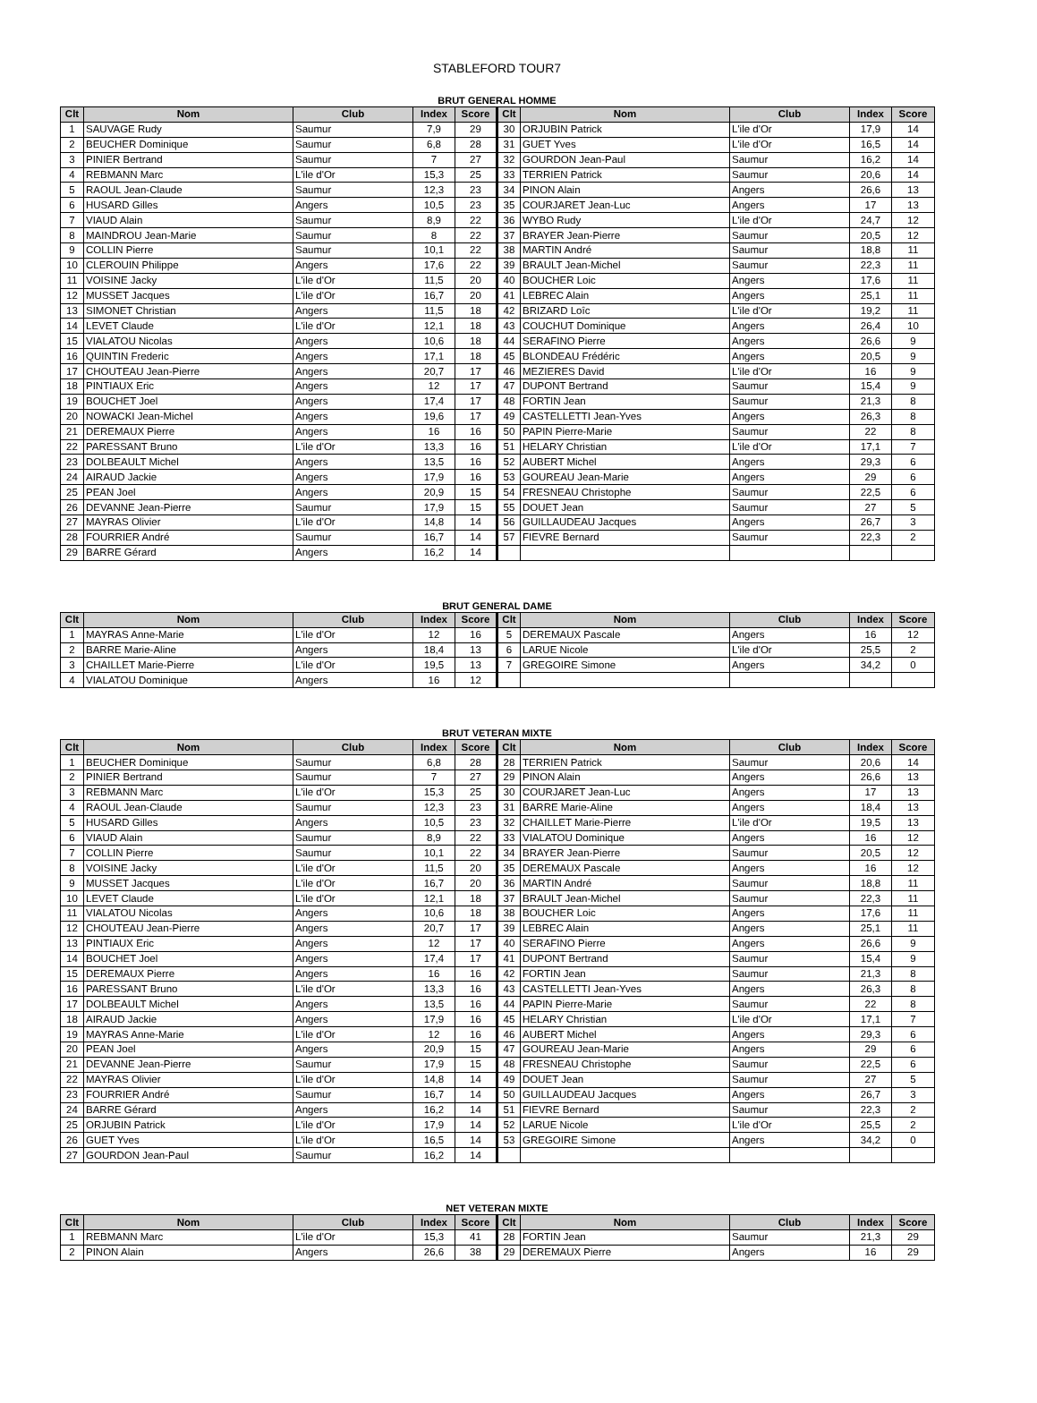STABLEFORD TOUR7
BRUT GENERAL HOMME
| Clt | Nom | Club | Index | Score | Clt | Nom | Club | Index | Score |
| --- | --- | --- | --- | --- | --- | --- | --- | --- | --- |
| 1 | SAUVAGE Rudy | Saumur | 7,9 | 29 | 30 | ORJUBIN Patrick | L'ile d'Or | 17,9 | 14 |
| 2 | BEUCHER Dominique | Saumur | 6,8 | 28 | 31 | GUET Yves | L'ile d'Or | 16,5 | 14 |
| 3 | PINIER Bertrand | Saumur | 7 | 27 | 32 | GOURDON Jean-Paul | Saumur | 16,2 | 14 |
| 4 | REBMANN Marc | L'ile d'Or | 15,3 | 25 | 33 | TERRIEN Patrick | Saumur | 20,6 | 14 |
| 5 | RAOUL Jean-Claude | Saumur | 12,3 | 23 | 34 | PINON Alain | Angers | 26,6 | 13 |
| 6 | HUSARD Gilles | Angers | 10,5 | 23 | 35 | COURJARET Jean-Luc | Angers | 17 | 13 |
| 7 | VIAUD Alain | Saumur | 8,9 | 22 | 36 | WYBO Rudy | L'ile d'Or | 24,7 | 12 |
| 8 | MAINDROU Jean-Marie | Saumur | 8 | 22 | 37 | BRAYER Jean-Pierre | Saumur | 20,5 | 12 |
| 9 | COLLIN Pierre | Saumur | 10,1 | 22 | 38 | MARTIN André | Saumur | 18,8 | 11 |
| 10 | CLEROUIN Philippe | Angers | 17,6 | 22 | 39 | BRAULT Jean-Michel | Saumur | 22,3 | 11 |
| 11 | VOISINE Jacky | L'ile d'Or | 11,5 | 20 | 40 | BOUCHER Loic | Angers | 17,6 | 11 |
| 12 | MUSSET Jacques | L'ile d'Or | 16,7 | 20 | 41 | LEBREC Alain | Angers | 25,1 | 11 |
| 13 | SIMONET Christian | Angers | 11,5 | 18 | 42 | BRIZARD Loîc | L'ile d'Or | 19,2 | 11 |
| 14 | LEVET Claude | L'ile d'Or | 12,1 | 18 | 43 | COUCHUT Dominique | Angers | 26,4 | 10 |
| 15 | VIALATOU Nicolas | Angers | 10,6 | 18 | 44 | SERAFINO Pierre | Angers | 26,6 | 9 |
| 16 | QUINTIN Frederic | Angers | 17,1 | 18 | 45 | BLONDEAU Frédéric | Angers | 20,5 | 9 |
| 17 | CHOUTEAU Jean-Pierre | Angers | 20,7 | 17 | 46 | MEZIERES David | L'ile d'Or | 16 | 9 |
| 18 | PINTIAUX Eric | Angers | 12 | 17 | 47 | DUPONT Bertrand | Saumur | 15,4 | 9 |
| 19 | BOUCHET Joel | Angers | 17,4 | 17 | 48 | FORTIN Jean | Saumur | 21,3 | 8 |
| 20 | NOWACKI Jean-Michel | Angers | 19,6 | 17 | 49 | CASTELLETTI Jean-Yves | Angers | 26,3 | 8 |
| 21 | DEREMAUX Pierre | Angers | 16 | 16 | 50 | PAPIN Pierre-Marie | Saumur | 22 | 8 |
| 22 | PARESSANT Bruno | L'ile d'Or | 13,3 | 16 | 51 | HELARY Christian | L'ile d'Or | 17,1 | 7 |
| 23 | DOLBEAULT Michel | Angers | 13,5 | 16 | 52 | AUBERT Michel | Angers | 29,3 | 6 |
| 24 | AIRAUD Jackie | Angers | 17,9 | 16 | 53 | GOUREAU Jean-Marie | Angers | 29 | 6 |
| 25 | PEAN Joel | Angers | 20,9 | 15 | 54 | FRESNEAU Christophe | Saumur | 22,5 | 6 |
| 26 | DEVANNE Jean-Pierre | Saumur | 17,9 | 15 | 55 | DOUET Jean | Saumur | 27 | 5 |
| 27 | MAYRAS Olivier | L'ile d'Or | 14,8 | 14 | 56 | GUILLAUDEAU Jacques | Angers | 26,7 | 3 |
| 28 | FOURRIER André | Saumur | 16,7 | 14 | 57 | FIEVRE Bernard | Saumur | 22,3 | 2 |
| 29 | BARRE Gérard | Angers | 16,2 | 14 | | | | | |
BRUT GENERAL DAME
| Clt | Nom | Club | Index | Score | Clt | Nom | Club | Index | Score |
| --- | --- | --- | --- | --- | --- | --- | --- | --- | --- |
| 1 | MAYRAS Anne-Marie | L'ile d'Or | 12 | 16 | 5 | DEREMAUX Pascale | Angers | 16 | 12 |
| 2 | BARRE Marie-Aline | Angers | 18,4 | 13 | 6 | LARUE Nicole | L'ile d'Or | 25,5 | 2 |
| 3 | CHAILLET Marie-Pierre | L'ile d'Or | 19,5 | 13 | 7 | GREGOIRE Simone | Angers | 34,2 | 0 |
| 4 | VIALATOU Dominique | Angers | 16 | 12 | | | | | |
BRUT VETERAN MIXTE
| Clt | Nom | Club | Index | Score | Clt | Nom | Club | Index | Score |
| --- | --- | --- | --- | --- | --- | --- | --- | --- | --- |
| 1 | BEUCHER Dominique | Saumur | 6,8 | 28 | 28 | TERRIEN Patrick | Saumur | 20,6 | 14 |
| 2 | PINIER Bertrand | Saumur | 7 | 27 | 29 | PINON Alain | Angers | 26,6 | 13 |
| 3 | REBMANN Marc | L'ile d'Or | 15,3 | 25 | 30 | COURJARET Jean-Luc | Angers | 17 | 13 |
| 4 | RAOUL Jean-Claude | Saumur | 12,3 | 23 | 31 | BARRE Marie-Aline | Angers | 18,4 | 13 |
| 5 | HUSARD Gilles | Angers | 10,5 | 23 | 32 | CHAILLET Marie-Pierre | L'ile d'Or | 19,5 | 13 |
| 6 | VIAUD Alain | Saumur | 8,9 | 22 | 33 | VIALATOU Dominique | Angers | 16 | 12 |
| 7 | COLLIN Pierre | Saumur | 10,1 | 22 | 34 | BRAYER Jean-Pierre | Saumur | 20,5 | 12 |
| 8 | VOISINE Jacky | L'ile d'Or | 11,5 | 20 | 35 | DEREMAUX Pascale | Angers | 16 | 12 |
| 9 | MUSSET Jacques | L'ile d'Or | 16,7 | 20 | 36 | MARTIN André | Saumur | 18,8 | 11 |
| 10 | LEVET Claude | L'ile d'Or | 12,1 | 18 | 37 | BRAULT Jean-Michel | Saumur | 22,3 | 11 |
| 11 | VIALATOU Nicolas | Angers | 10,6 | 18 | 38 | BOUCHER Loic | Angers | 17,6 | 11 |
| 12 | CHOUTEAU Jean-Pierre | Angers | 20,7 | 17 | 39 | LEBREC Alain | Angers | 25,1 | 11 |
| 13 | PINTIAUX Eric | Angers | 12 | 17 | 40 | SERAFINO Pierre | Angers | 26,6 | 9 |
| 14 | BOUCHET Joel | Angers | 17,4 | 17 | 41 | DUPONT Bertrand | Saumur | 15,4 | 9 |
| 15 | DEREMAUX Pierre | Angers | 16 | 16 | 42 | FORTIN Jean | Saumur | 21,3 | 8 |
| 16 | PARESSANT Bruno | L'ile d'Or | 13,3 | 16 | 43 | CASTELLETTI Jean-Yves | Angers | 26,3 | 8 |
| 17 | DOLBEAULT Michel | Angers | 13,5 | 16 | 44 | PAPIN Pierre-Marie | Saumur | 22 | 8 |
| 18 | AIRAUD Jackie | Angers | 17,9 | 16 | 45 | HELARY Christian | L'ile d'Or | 17,1 | 7 |
| 19 | MAYRAS Anne-Marie | L'ile d'Or | 12 | 16 | 46 | AUBERT Michel | Angers | 29,3 | 6 |
| 20 | PEAN Joel | Angers | 20,9 | 15 | 47 | GOUREAU Jean-Marie | Angers | 29 | 6 |
| 21 | DEVANNE Jean-Pierre | Saumur | 17,9 | 15 | 48 | FRESNEAU Christophe | Saumur | 22,5 | 6 |
| 22 | MAYRAS Olivier | L'ile d'Or | 14,8 | 14 | 49 | DOUET Jean | Saumur | 27 | 5 |
| 23 | FOURRIER André | Saumur | 16,7 | 14 | 50 | GUILLAUDEAU Jacques | Angers | 26,7 | 3 |
| 24 | BARRE Gérard | Angers | 16,2 | 14 | 51 | FIEVRE Bernard | Saumur | 22,3 | 2 |
| 25 | ORJUBIN Patrick | L'ile d'Or | 17,9 | 14 | 52 | LARUE Nicole | L'ile d'Or | 25,5 | 2 |
| 26 | GUET Yves | L'ile d'Or | 16,5 | 14 | 53 | GREGOIRE Simone | Angers | 34,2 | 0 |
| 27 | GOURDON Jean-Paul | Saumur | 16,2 | 14 | | | | | |
NET VETERAN MIXTE
| Clt | Nom | Club | Index | Score | Clt | Nom | Club | Index | Score |
| --- | --- | --- | --- | --- | --- | --- | --- | --- | --- |
| 1 | REBMANN Marc | L'ile d'Or | 15,3 | 41 | 28 | FORTIN Jean | Saumur | 21,3 | 29 |
| 2 | PINON Alain | Angers | 26,6 | 38 | 29 | DEREMAUX Pierre | Angers | 16 | 29 |